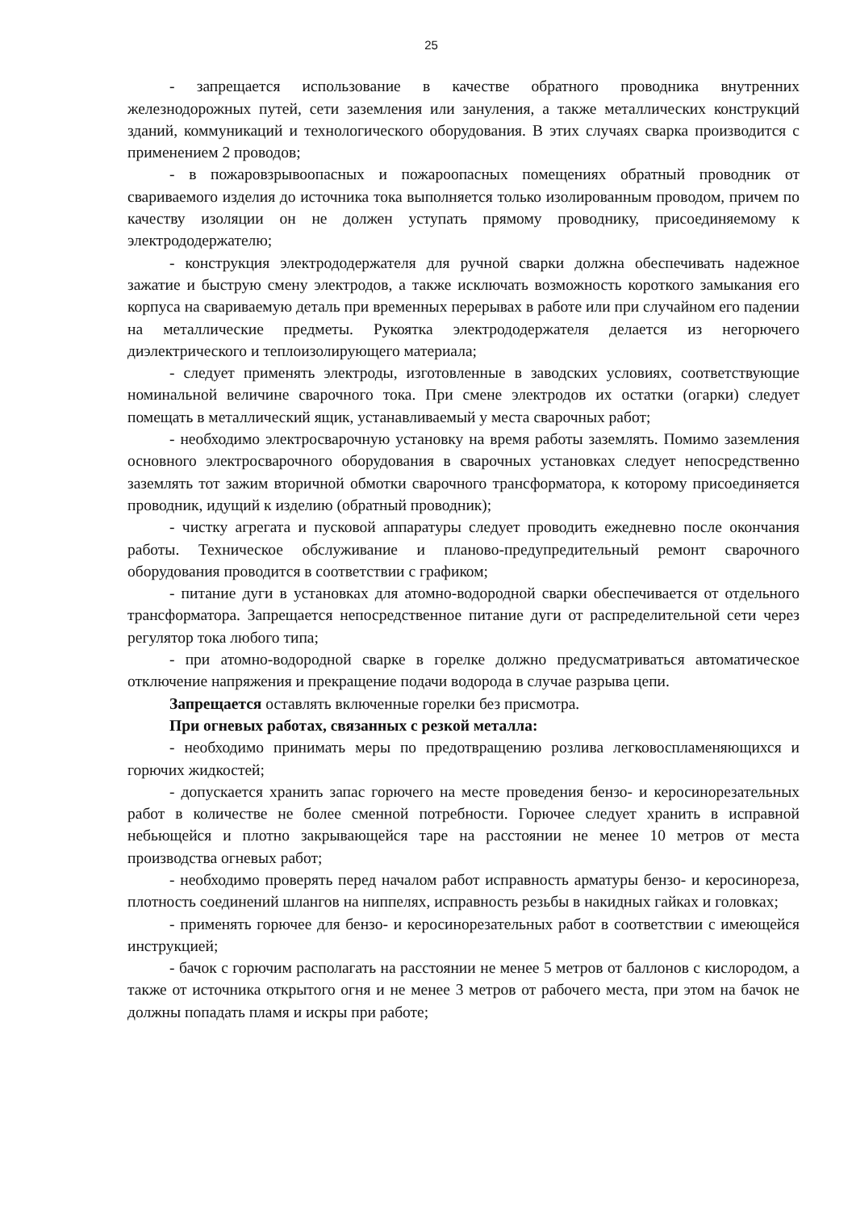25
- запрещается использование в качестве обратного проводника внутренних железнодорожных путей, сети заземления или зануления, а также металлических конструкций зданий, коммуникаций и технологического оборудования. В этих случаях сварка производится с применением 2 проводов;
- в пожаровзрывоопасных и пожароопасных помещениях обратный проводник от свариваемого изделия до источника тока выполняется только изолированным проводом, причем по качеству изоляции он не должен уступать прямому проводнику, присоединяемому к электрододержателю;
- конструкция электрододержателя для ручной сварки должна обеспечивать надежное зажатие и быструю смену электродов, а также исключать возможность короткого замыкания его корпуса на свариваемую деталь при временных перерывах в работе или при случайном его падении на металлические предметы. Рукоятка электрододержателя делается из негорючего диэлектрического и теплоизолирующего материала;
- следует применять электроды, изготовленные в заводских условиях, соответствующие номинальной величине сварочного тока. При смене электродов их остатки (огарки) следует помещать в металлический ящик, устанавливаемый у места сварочных работ;
- необходимо электросварочную установку на время работы заземлять. Помимо заземления основного электросварочного оборудования в сварочных установках следует непосредственно заземлять тот зажим вторичной обмотки сварочного трансформатора, к которому присоединяется проводник, идущий к изделию (обратный проводник);
- чистку агрегата и пусковой аппаратуры следует проводить ежедневно после окончания работы. Техническое обслуживание и планово-предупредительный ремонт сварочного оборудования проводится в соответствии с графиком;
- питание дуги в установках для атомно-водородной сварки обеспечивается от отдельного трансформатора. Запрещается непосредственное питание дуги от распределительной сети через регулятор тока любого типа;
- при атомно-водородной сварке в горелке должно предусматриваться автоматическое отключение напряжения и прекращение подачи водорода в случае разрыва цепи.
Запрещается оставлять включенные горелки без присмотра.
При огневых работах, связанных с резкой металла:
- необходимо принимать меры по предотвращению розлива легковоспламеняющихся и горючих жидкостей;
- допускается хранить запас горючего на месте проведения бензо- и керосинорезательных работ в количестве не более сменной потребности. Горючее следует хранить в исправной небьющейся и плотно закрывающейся таре на расстоянии не менее 10 метров от места производства огневых работ;
- необходимо проверять перед началом работ исправность арматуры бензо- и керосинореза, плотность соединений шлангов на ниппелях, исправность резьбы в накидных гайках и головках;
- применять горючее для бензо- и керосинорезательных работ в соответствии с имеющейся инструкцией;
- бачок с горючим располагать на расстоянии не менее 5 метров от баллонов с кислородом, а также от источника открытого огня и не менее 3 метров от рабочего места, при этом на бачок не должны попадать пламя и искры при работе;